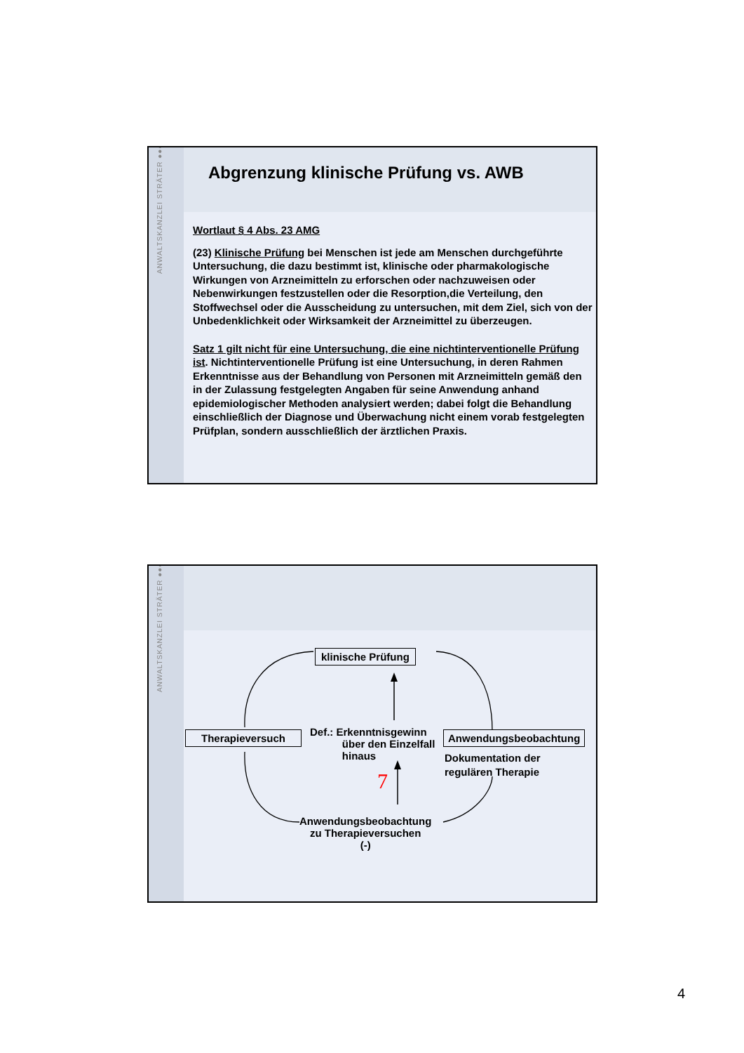ANWALTSKANZLEI STRÄTER ●●●
Abgrenzung klinische Prüfung vs. AWB
Wortlaut § 4 Abs. 23 AMG
(23) Klinische Prüfung bei Menschen ist jede am Menschen durchgeführte Untersuchung, die dazu bestimmt ist, klinische oder pharmakologische Wirkungen von Arzneimitteln zu erforschen oder nachzuweisen oder Nebenwirkungen festzustellen oder die Resorption,die Verteilung, den Stoffwechsel oder die Ausscheidung zu untersuchen, mit dem Ziel, sich von der Unbedenklichkeit oder Wirksamkeit der Arzneimittel zu überzeugen.
Satz 1 gilt nicht für eine Untersuchung, die eine nichtinterventionelle Prüfung ist. Nichtinterventionelle Prüfung ist eine Untersuchung, in deren Rahmen Erkenntnisse aus der Behandlung von Personen mit Arzneimitteln gemäß den in der Zulassung festgelegten Angaben für seine Anwendung anhand epidemiologischer Methoden analysiert werden; dabei folgt die Behandlung einschließlich der Diagnose und Überwachung nicht einem vorab festgelegten Prüfplan, sondern ausschließlich der ärztlichen Praxis.
ANWALTSKANZLEI STRÄTER ●●●
klinische Prüfung
Therapieversuch
Def.: Erkenntnisgewinn
über den Einzelfall
hinaus
Anwendungsbeobachtung
Dokumentation der
regulären Therapie
7
Anwendungsbeobachtung
zu Therapieversuchen
(-)
4